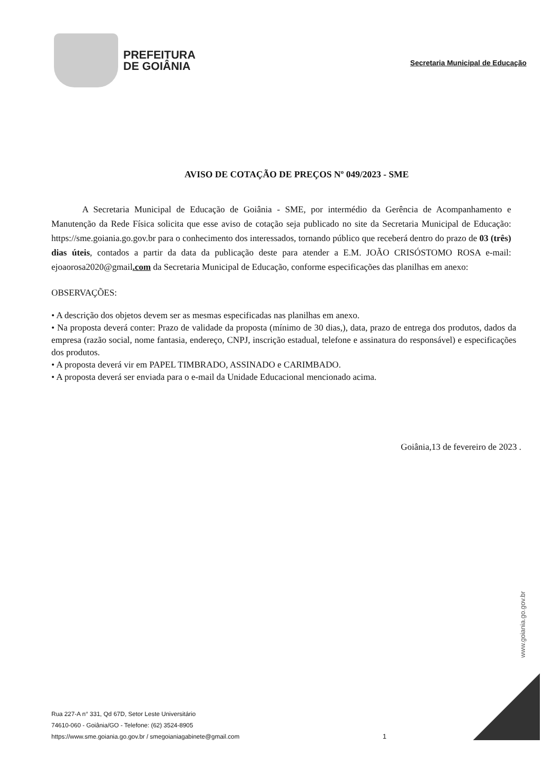PREFEITURA
DE GOIÂNIA
Secretaria Municipal de Educação
AVISO DE COTAÇÃO DE PREÇOS Nº 049/2023 - SME
A Secretaria Municipal de Educação de Goiânia - SME, por intermédio da Gerência de Acompanhamento e Manutenção da Rede Física solicita que esse aviso de cotação seja publicado no site da Secretaria Municipal de Educação: https://sme.goiania.go.gov.br para o conhecimento dos interessados, tornando público que receberá dentro do prazo de 03 (três) dias úteis, contados a partir da data da publicação deste para atender a E.M. JOÃO CRISÓSTOMO ROSA e-mail: ejoaorosa2020@gmail.com da Secretaria Municipal de Educação, conforme especificações das planilhas em anexo:
OBSERVAÇÕES:
• A descrição dos objetos devem ser as mesmas especificadas nas planilhas em anexo.
• Na proposta deverá conter: Prazo de validade da proposta (mínimo de 30 dias,), data, prazo de entrega dos produtos, dados da empresa (razão social, nome fantasia, endereço, CNPJ, inscrição estadual, telefone e assinatura do responsável) e especificações dos produtos.
• A proposta deverá vir em PAPEL TIMBRADO, ASSINADO e CARIMBADO.
• A proposta deverá ser enviada para o e-mail da Unidade Educacional mencionado acima.
Goiânia,13 de fevereiro de 2023 .
www.goiania.go.gov.br
Rua 227-A n° 331, Qd 67D, Setor Leste Universitário
74610-060 - Goiânia/GO - Telefone: (62) 3524-8905
https://www.sme.goiania.go.gov.br / smegoianiagabinete@gmail.com
1